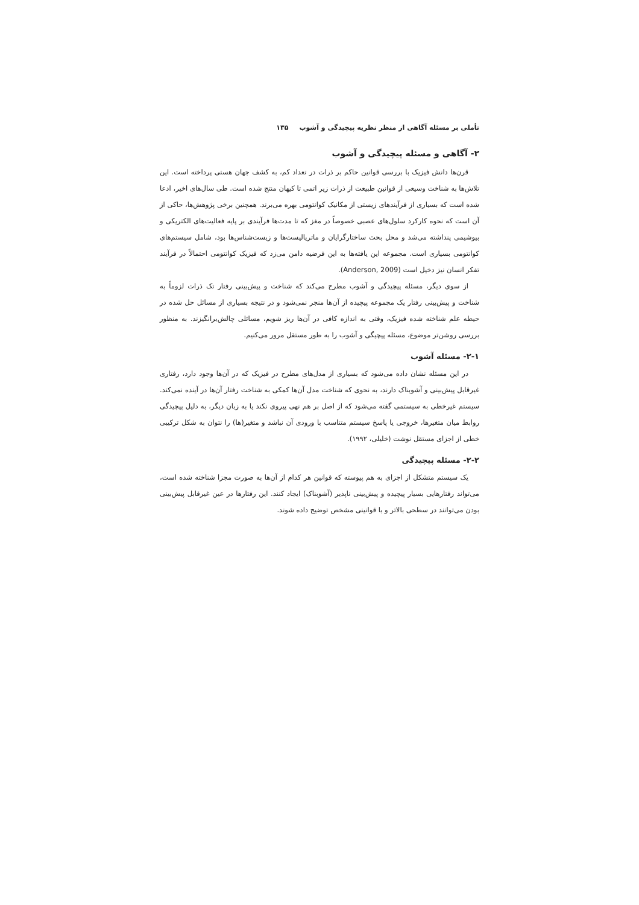تأملی بر مسئله آگاهی از منظر نظریه پیچیدگی و آشوب ۱۳۵
۲- آگاهی و مسئله پیچیدگی و آشوب
قرن‌ها دانش فیزیک با بررسی قوانین حاکم بر ذرات در تعداد کم، به کشف جهان هستی پرداخته است. این تلاش‌ها به شناخت وسیعی از قوانین طبیعت از ذرات زیر اتمی تا کیهان منتج شده است. طی سال‌های اخیر، ادعا شده است که بسیاری از فرآیندهای زیستی از مکانیک کوانتومی بهره می‌برند. همچنین برخی پژوهش‌ها، حاکی از آن است که نحوه کارکرد سلول‌های عصبی خصوصاً در مغز که تا مدت‌ها فرآیندی بر پایه فعالیت‌های الکتریکی و بیوشیمی پنداشته می‌شد و محل بحث ساختارگرایان و ماتریالیست‌ها و زیست‌شناس‌ها بود، شامل سیستم‌های کوانتومی بسیاری است. مجموعه این یافته‌ها به این فرضیه دامن می‌زد که فیزیک کوانتومی احتمالاً در فرآیند تفکر انسان نیز دخیل است (Anderson, 2009).
از سوی دیگر، مسئله پیچیدگی و آشوب مطرح می‌کند که شناخت و پیش‌بینی رفتار تک ذرات لزوماً به شناخت و پیش‌بینی رفتار یک مجموعه پیچیده از آن‌ها منجر نمی‌شود و در نتیجه بسیاری از مسائل حل شده در حیطه علم شناخته شده فیزیک، وقتی به اندازه کافی در آن‌ها ریز شویم، مسائلی چالش‌برانگیزند. به منظور بررسی روشن‌تر موضوع، مسئله پیچیگی و آشوب را به طور مستقل مرور می‌کنیم.
۲-۱- مسئله آشوب
در این مسئله نشان داده می‌شود که بسیاری از مدل‌های مطرح در فیزیک که در آن‌ها وجود دارد، رفتاری غیرقابل پیش‌بینی و آشوبناک دارند، به نحوی که شناخت مدل آن‌ها کمکی به شناخت رفتار آن‌ها در آینده نمی‌کند. سیستم غیرخطی به سیستمی گفته می‌شود که از اصل بر هم نهی پیروی نکند یا به زبان دیگر، به دلیل پیچیدگی روابط میان متغیرها، خروجی یا پاسخ سیستم متناسب با ورودی آن نباشد و متغیر(ها) را نتوان به شکل ترکیبی خطی از اجزای مستقل نوشت (خلیلی، ۱۹۹۲).
۲-۲- مسئله پیچیدگی
یک سیستم متشکل از اجزای به هم پیوسته که قوانین هر کدام از آن‌ها به صورت مجزا شناخته شده است، می‌تواند رفتارهایی بسیار پیچیده و پیش‌بینی ناپذیر (آشوبناک) ایجاد کنند. این رفتارها در عین غیرقابل پیش‌بینی بودن می‌توانند در سطحی بالاتر و با قوانینی مشخص توضیح داده شوند.